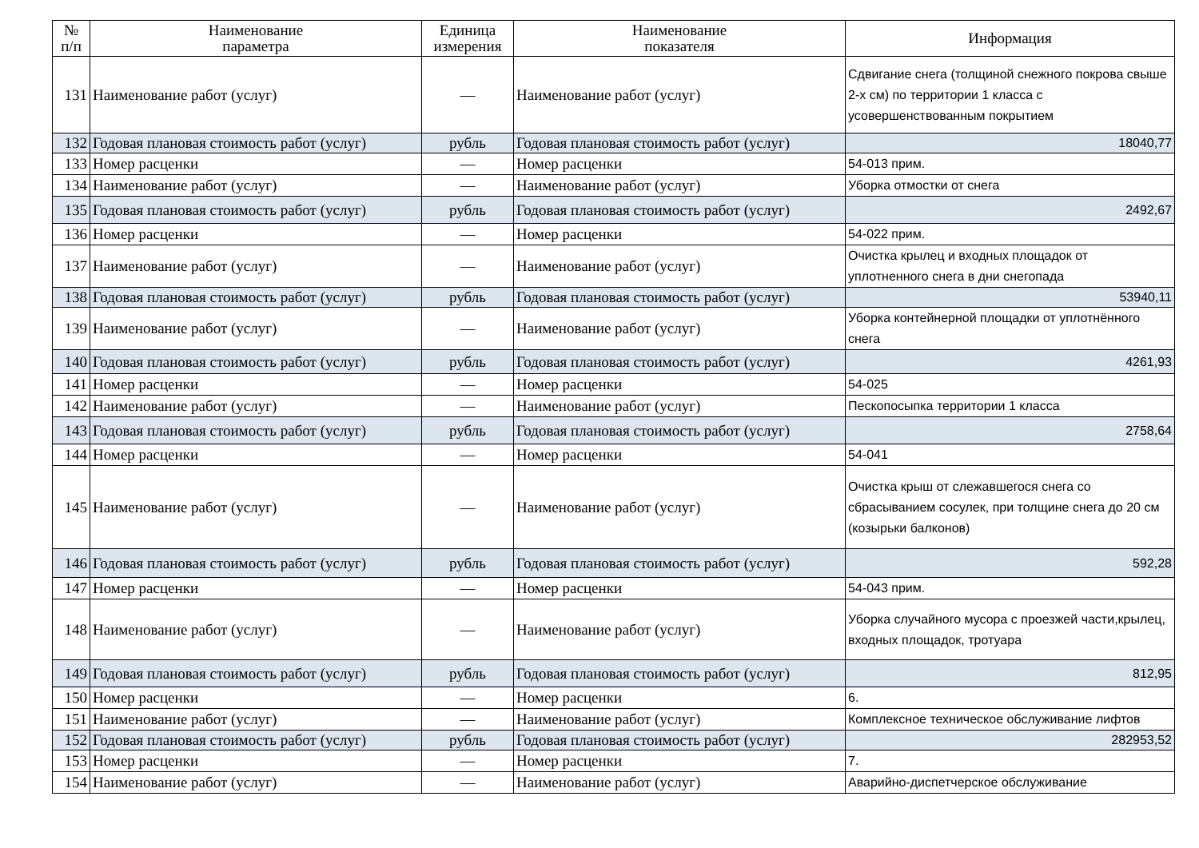| № п/п | Наименование параметра | Единица измерения | Наименование показателя | Информация |
| --- | --- | --- | --- | --- |
| 131 | Наименование работ (услуг) | — | Наименование работ (услуг) | Сдвигание снега (толщиной снежного покрова свыше 2-х см) по территории 1 класса с усовершенствованным покрытием |
| 132 | Годовая плановая стоимость работ (услуг) | рубль | Годовая плановая стоимость работ (услуг) | 18040,77 |
| 133 | Номер расценки | — | Номер расценки | 54-013 прим. |
| 134 | Наименование работ (услуг) | — | Наименование работ (услуг) | Уборка отмостки от снега |
| 135 | Годовая плановая стоимость работ (услуг) | рубль | Годовая плановая стоимость работ (услуг) | 2492,67 |
| 136 | Номер расценки | — | Номер расценки | 54-022 прим. |
| 137 | Наименование работ (услуг) | — | Наименование работ (услуг) | Очистка крылец и входных площадок от уплотненного снега в дни снегопада |
| 138 | Годовая плановая стоимость работ (услуг) | рубль | Годовая плановая стоимость работ (услуг) | 53940,11 |
| 139 | Наименование работ (услуг) | — | Наименование работ (услуг) | Уборка контейнерной площадки от уплотнённого снега |
| 140 | Годовая плановая стоимость работ (услуг) | рубль | Годовая плановая стоимость работ (услуг) | 4261,93 |
| 141 | Номер расценки | — | Номер расценки | 54-025 |
| 142 | Наименование работ (услуг) | — | Наименование работ (услуг) | Пескопосыпка территории 1 класса |
| 143 | Годовая плановая стоимость работ (услуг) | рубль | Годовая плановая стоимость работ (услуг) | 2758,64 |
| 144 | Номер расценки | — | Номер расценки | 54-041 |
| 145 | Наименование работ (услуг) | — | Наименование работ (услуг) | Очистка крыш от слежавшегося снега со сбрасыванием сосулек, при толщине снега до 20 см (козырьки балконов) |
| 146 | Годовая плановая стоимость работ (услуг) | рубль | Годовая плановая стоимость работ (услуг) | 592,28 |
| 147 | Номер расценки | — | Номер расценки | 54-043 прим. |
| 148 | Наименование работ (услуг) | — | Наименование работ (услуг) | Уборка случайного мусора с проезжей части,крылец, входных площадок, тротуара |
| 149 | Годовая плановая стоимость работ (услуг) | рубль | Годовая плановая стоимость работ (услуг) | 812,95 |
| 150 | Номер расценки | — | Номер расценки | 6. |
| 151 | Наименование работ (услуг) | — | Наименование работ (услуг) | Комплексное техническое обслуживание лифтов |
| 152 | Годовая плановая стоимость работ (услуг) | рубль | Годовая плановая стоимость работ (услуг) | 282953,52 |
| 153 | Номер расценки | — | Номер расценки | 7. |
| 154 | Наименование работ (услуг) | — | Наименование работ (услуг) | Аварийно-диспетчерское обслуживание |